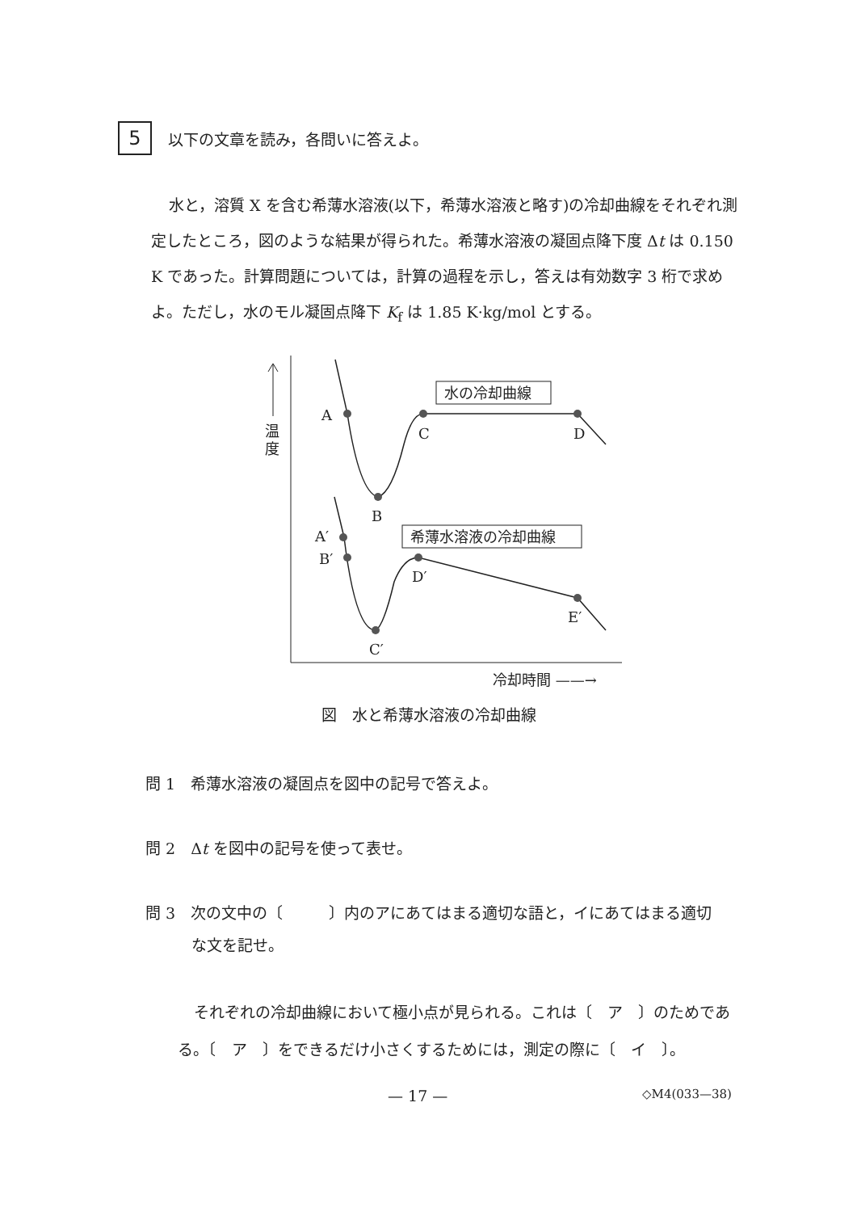5
以下の文章を読み，各問いに答えよ。
水と，溶質 X を含む希薄水溶液(以下，希薄水溶液と略す)の冷却曲線をそれぞれ測定したところ，図のような結果が得られた。希薄水溶液の凝固点降下度 Δt は 0.150 K であった。計算問題については，計算の過程を示し，答えは有効数字 3 桁で求めよ。ただし，水のモル凝固点降下 K<sub>f</sub> は 1.85 K·kg/mol とする。
温
度
A
B
C
D
A′
B′
C′
D′
E′
水の冷却曲線
希薄水溶液の冷却曲線
冷却時間 ——→
図　水と希薄水溶液の冷却曲線
問 1　希薄水溶液の凝固点を図中の記号で答えよ。
問 2　Δt を図中の記号を使って表せ。
問 3　次の文中の〔　　　〕内のアにあてはまる適切な語と，イにあてはまる適切
　　　な文を記せ。
それぞれの冷却曲線において極小点が見られる。これは〔　ア　〕のためである。〔　ア　〕をできるだけ小さくするためには，測定の際に〔　イ　〕。
— 17 — ◇M4(033—38)